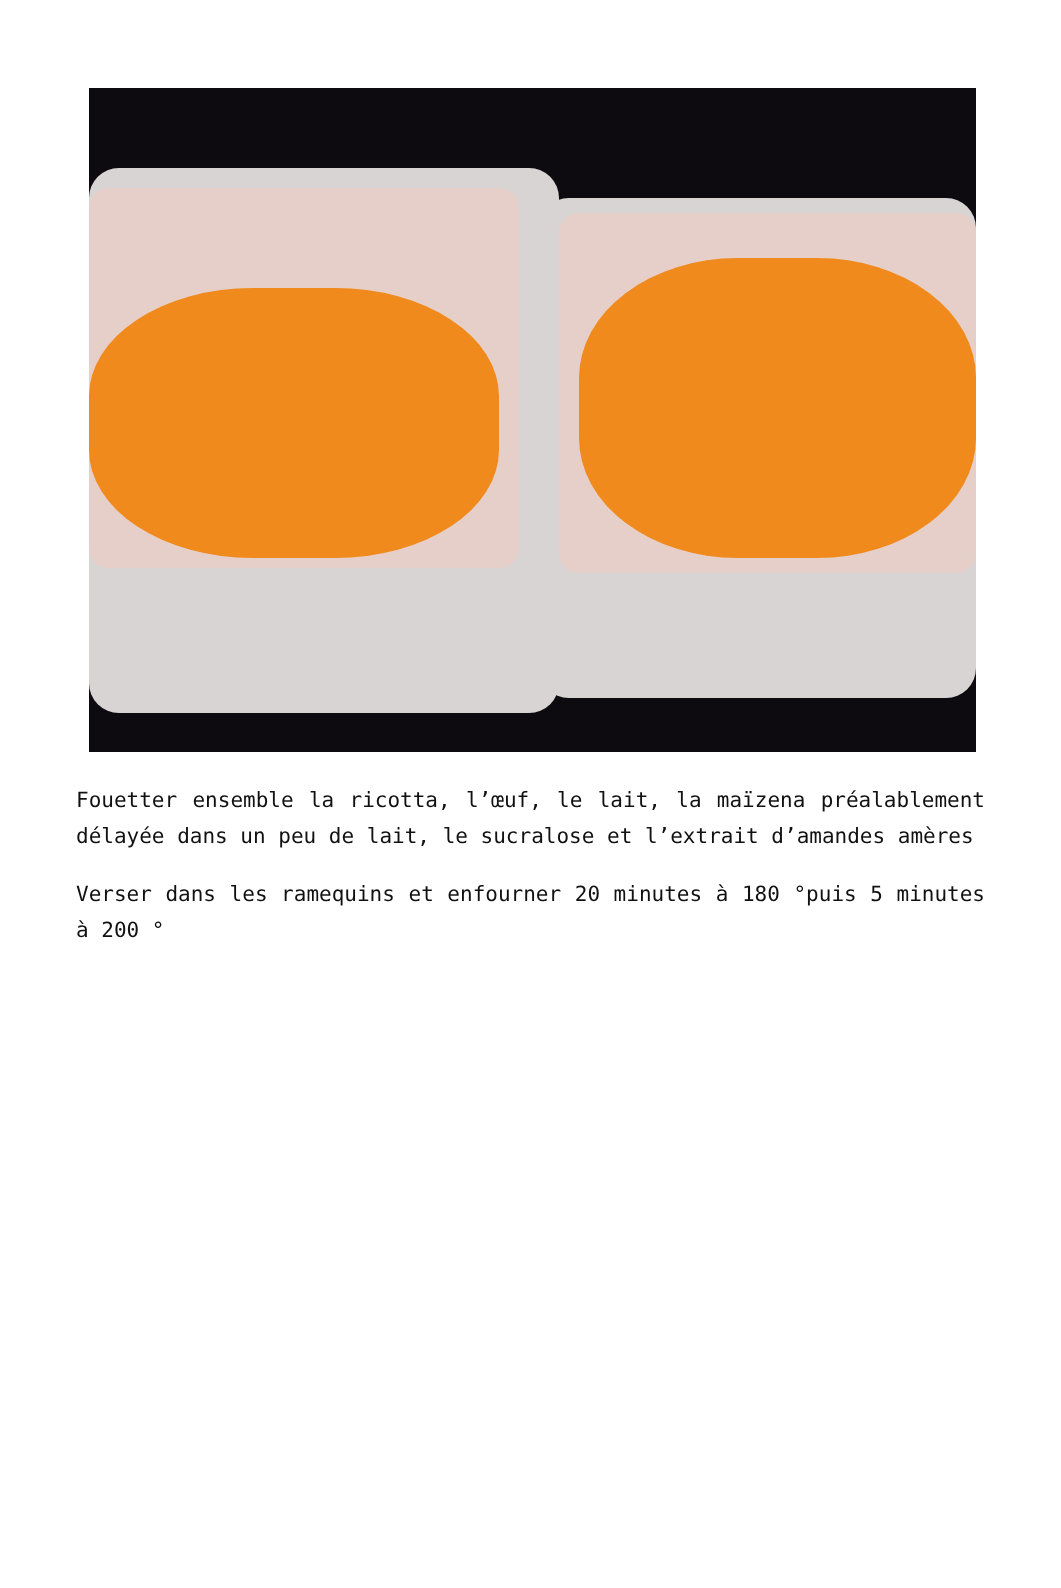Fouetter ensemble la ricotta, l’œuf, le lait, la maïzena préalablement délayée dans un peu de lait, le sucralose et l’extrait d’amandes amères
Verser dans les ramequins et enfourner 20 minutes à 180 °puis 5 minutes à 200 °